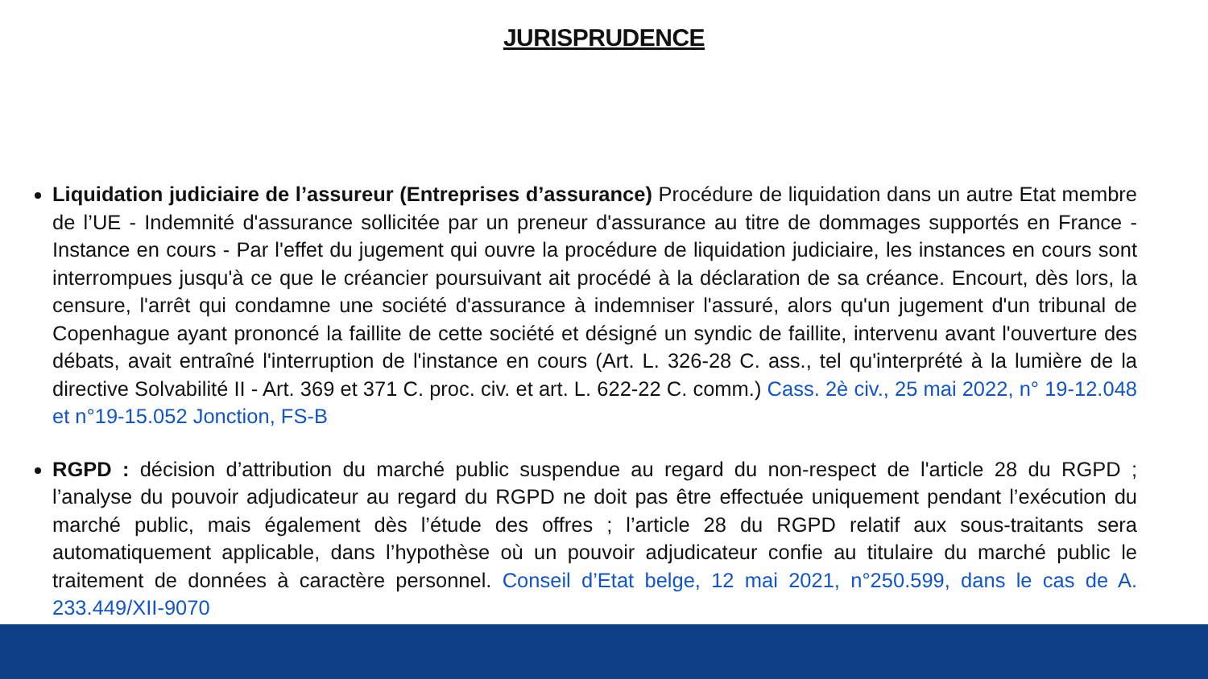JURISPRUDENCE
Liquidation judiciaire de l’assureur (Entreprises d’assurance) Procédure de liquidation dans un autre Etat membre de l’UE - Indemnité d'assurance sollicitée par un preneur d'assurance au titre de dommages supportés en France - Instance en cours - Par l'effet du jugement qui ouvre la procédure de liquidation judiciaire, les instances en cours sont interrompues jusqu'à ce que le créancier poursuivant ait procédé à la déclaration de sa créance. Encourt, dès lors, la censure, l'arrêt qui condamne une société d'assurance à indemniser l'assuré, alors qu'un jugement d'un tribunal de Copenhague ayant prononcé la faillite de cette société et désigné un syndic de faillite, intervenu avant l'ouverture des débats, avait entraîné l'interruption de l'instance en cours (Art. L. 326-28 C. ass., tel qu'interprété à la lumière de la directive Solvabilité II - Art. 369 et 371 C. proc. civ. et art. L. 622-22 C. comm.) Cass. 2è civ., 25 mai 2022, n° 19-12.048 et n°19-15.052 Jonction, FS-B
RGPD : décision d’attribution du marché public suspendue au regard du non-respect de l'article 28 du RGPD ; l’analyse du pouvoir adjudicateur au regard du RGPD ne doit pas être effectuée uniquement pendant l’exécution du marché public, mais également dès l’étude des offres ; l’article 28 du RGPD relatif aux sous-traitants sera automatiquement applicable, dans l’hypothèse où un pouvoir adjudicateur confie au titulaire du marché public le traitement de données à caractère personnel. Conseil d’Etat belge, 12 mai 2021, n°250.599, dans le cas de A. 233.449/XII-9070